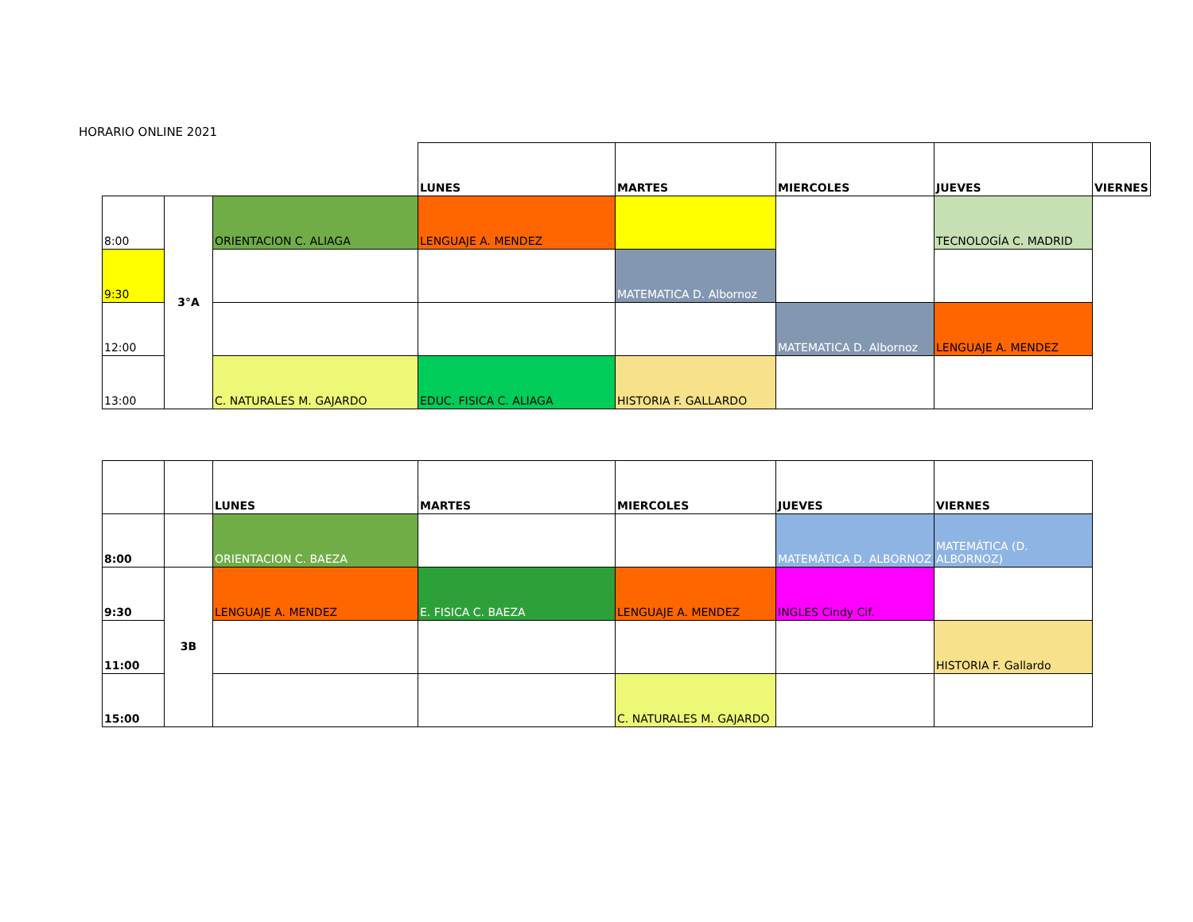HORARIO ONLINE 2021
| | | | LUNES | MARTES | MIERCOLES | JUEVES | VIERNES |
| 8:00 | 3°A | ORIENTACION C. ALIAGA | LENGUAJE A. MENDEZ | | | TECNOLOGÍA C. MADRID | |
| 9:30 | | | | MATEMATICA D. Albornoz | | | |
| 12:00 | | | | | MATEMATICA D. Albornoz | LENGUAJE A. MENDEZ | |
| 13:00 | | C. NATURALES M. GAJARDO | EDUC. FISICA C. ALIAGA | HISTORIA F. GALLARDO | | | |
| | | LUNES | MARTES | MIERCOLES | JUEVES | VIERNES |
| 8:00 | | ORIENTACION C. BAEZA | | | MATEMÁTICA D. ALBORNOZ | MATEMÁTICA (D. ALBORNOZ) |
| 9:30 | 3B | LENGUAJE A. MENDEZ | E. FISICA C. BAEZA | LENGUAJE A. MENDEZ | INGLES Cindy Cif. | |
| 11:00 | | | | | | HISTORIA F. Gallardo |
| 15:00 | | | | C. NATURALES M. GAJARDO | | |